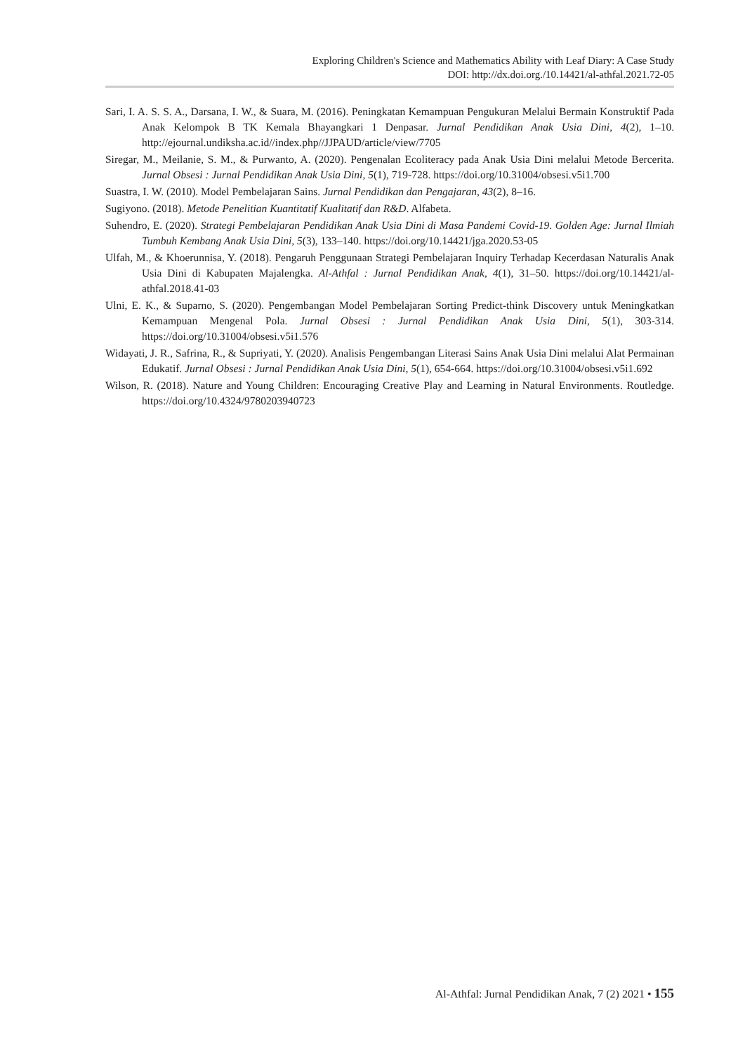Exploring Children's Science and Mathematics Ability with Leaf Diary: A Case Study
DOI: http://dx.doi.org./10.14421/al-athfal.2021.72-05
Sari, I. A. S. S. A., Darsana, I. W., & Suara, M. (2016). Peningkatan Kemampuan Pengukuran Melalui Bermain Konstruktif Pada Anak Kelompok B TK Kemala Bhayangkari 1 Denpasar. Jurnal Pendidikan Anak Usia Dini, 4(2), 1–10. http://ejournal.undiksha.ac.id//index.php//JJPAUD/article/view/7705
Siregar, M., Meilanie, S. M., & Purwanto, A. (2020). Pengenalan Ecoliteracy pada Anak Usia Dini melalui Metode Bercerita. Jurnal Obsesi : Jurnal Pendidikan Anak Usia Dini, 5(1), 719-728. https://doi.org/10.31004/obsesi.v5i1.700
Suastra, I. W. (2010). Model Pembelajaran Sains. Jurnal Pendidikan dan Pengajaran, 43(2), 8–16.
Sugiyono. (2018). Metode Penelitian Kuantitatif Kualitatif dan R&D. Alfabeta.
Suhendro, E. (2020). Strategi Pembelajaran Pendidikan Anak Usia Dini di Masa Pandemi Covid-19. Golden Age: Jurnal Ilmiah Tumbuh Kembang Anak Usia Dini, 5(3), 133–140. https://doi.org/10.14421/jga.2020.53-05
Ulfah, M., & Khoerunnisa, Y. (2018). Pengaruh Penggunaan Strategi Pembelajaran Inquiry Terhadap Kecerdasan Naturalis Anak Usia Dini di Kabupaten Majalengka. Al-Athfal : Jurnal Pendidikan Anak, 4(1), 31–50. https://doi.org/10.14421/al-athfal.2018.41-03
Ulni, E. K., & Suparno, S. (2020). Pengembangan Model Pembelajaran Sorting Predict-think Discovery untuk Meningkatkan Kemampuan Mengenal Pola. Jurnal Obsesi : Jurnal Pendidikan Anak Usia Dini, 5(1), 303-314. https://doi.org/10.31004/obsesi.v5i1.576
Widayati, J. R., Safrina, R., & Supriyati, Y. (2020). Analisis Pengembangan Literasi Sains Anak Usia Dini melalui Alat Permainan Edukatif. Jurnal Obsesi : Jurnal Pendidikan Anak Usia Dini, 5(1), 654-664. https://doi.org/10.31004/obsesi.v5i1.692
Wilson, R. (2018). Nature and Young Children: Encouraging Creative Play and Learning in Natural Environments. Routledge. https://doi.org/10.4324/9780203940723
Al-Athfal: Jurnal Pendidikan Anak, 7 (2) 2021 • 155